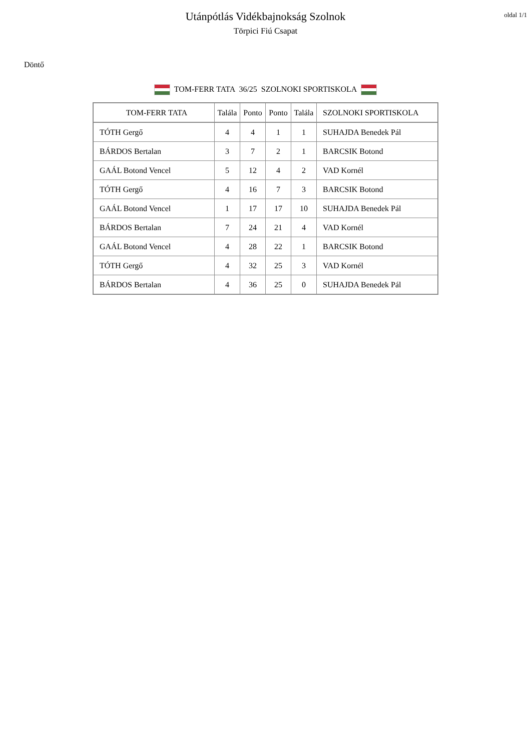Utánpótlás Vidékbajnokság Szolnok
Törpici Fiú Csapat
oldal 1/1
Döntő
TOM-FERR TATA 36/25 SZOLNOKI SPORTISKOLA
| TOM-FERR TATA | Talála | Ponto | Ponto | Talála | SZOLNOKI SPORTISKOLA |
| --- | --- | --- | --- | --- | --- |
| TÓTH Gergő | 4 | 4 | 1 | 1 | SUHAJDA Benedek Pál |
| BÁRDOS Bertalan | 3 | 7 | 2 | 1 | BARCSIK Botond |
| GAÁL Botond Vencel | 5 | 12 | 4 | 2 | VAD Kornél |
| TÓTH Gergő | 4 | 16 | 7 | 3 | BARCSIK Botond |
| GAÁL Botond Vencel | 1 | 17 | 17 | 10 | SUHAJDA Benedek Pál |
| BÁRDOS Bertalan | 7 | 24 | 21 | 4 | VAD Kornél |
| GAÁL Botond Vencel | 4 | 28 | 22 | 1 | BARCSIK Botond |
| TÓTH Gergő | 4 | 32 | 25 | 3 | VAD Kornél |
| BÁRDOS Bertalan | 4 | 36 | 25 | 0 | SUHAJDA Benedek Pál |